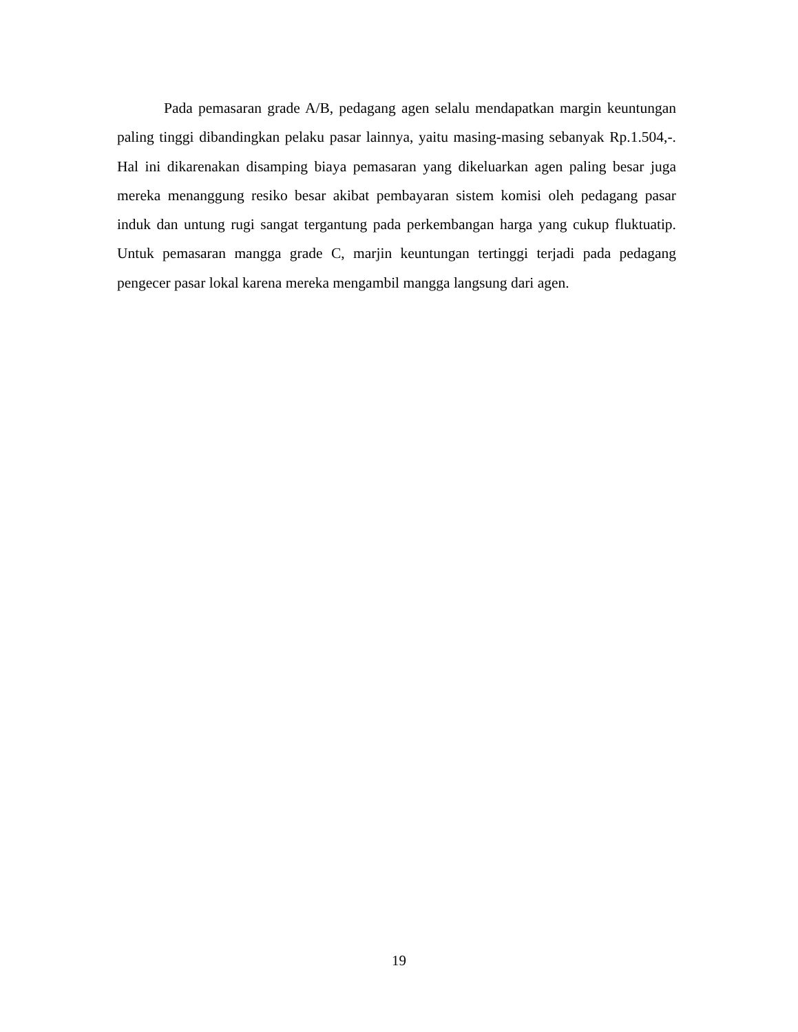Pada pemasaran grade A/B, pedagang agen selalu mendapatkan margin keuntungan paling tinggi dibandingkan pelaku pasar lainnya, yaitu masing-masing sebanyak Rp.1.504,-. Hal ini dikarenakan disamping biaya pemasaran yang dikeluarkan agen paling besar juga mereka menanggung resiko besar akibat pembayaran sistem komisi oleh pedagang pasar induk dan untung rugi sangat tergantung pada perkembangan harga yang cukup fluktuatip. Untuk pemasaran mangga grade C, marjin keuntungan tertinggi terjadi pada pedagang pengecer pasar lokal karena mereka mengambil mangga langsung dari agen.
19